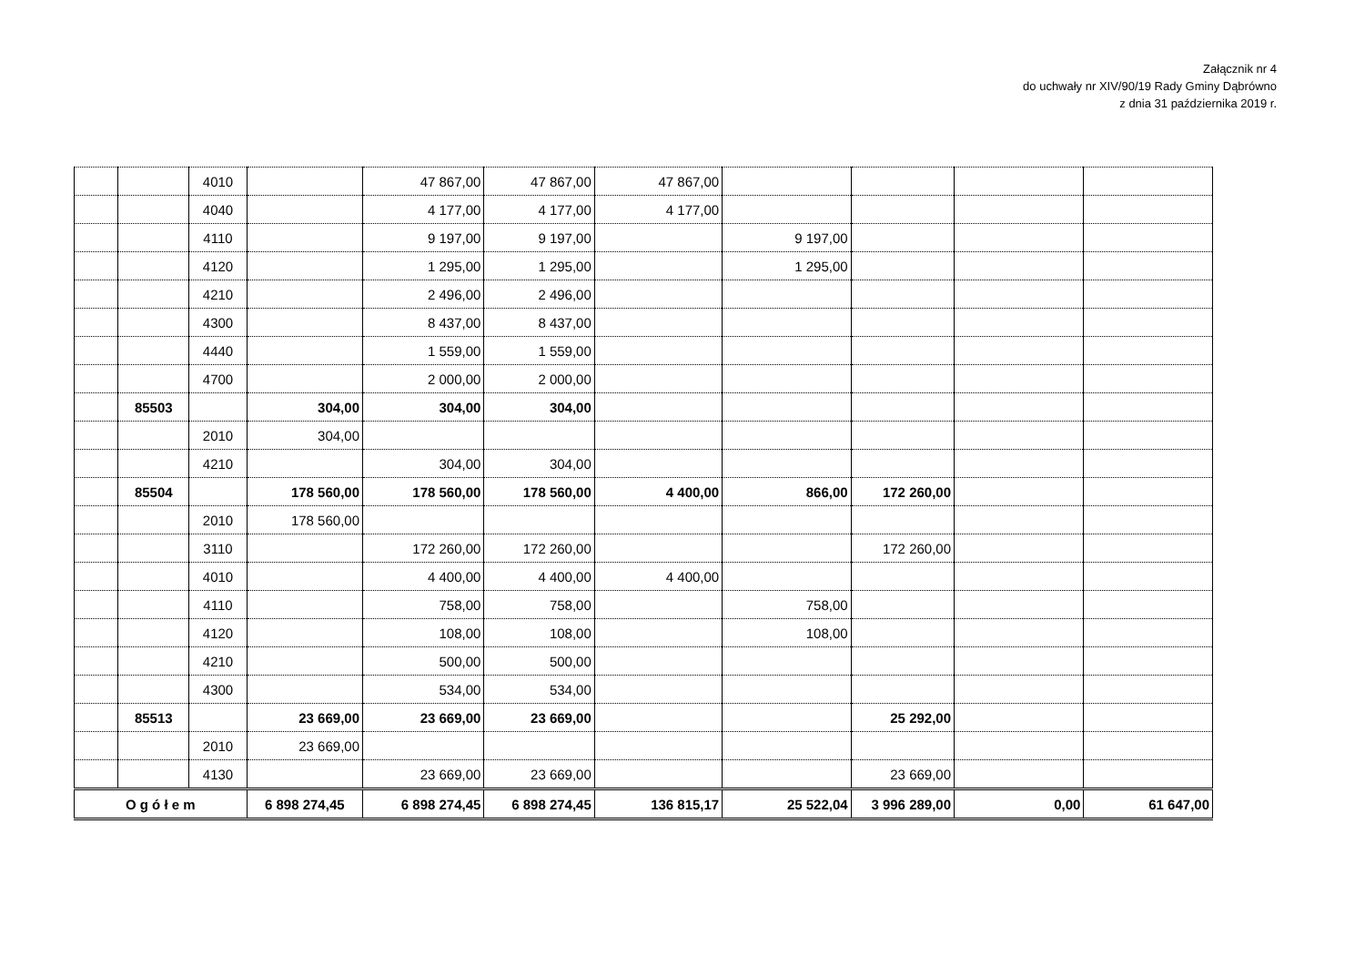Załącznik nr 4
do uchwały nr XIV/90/19 Rady Gminy Dąbrówno
z dnia 31 października 2019 r.
| | | 4010 | | 47 867,00 | 47 867,00 | 47 867,00 | | | | |
| | | 4040 | | 4 177,00 | 4 177,00 | 4 177,00 | | | | |
| | | 4110 | | 9 197,00 | 9 197,00 | | 9 197,00 | | | |
| | | 4120 | | 1 295,00 | 1 295,00 | | 1 295,00 | | | |
| | | 4210 | | 2 496,00 | 2 496,00 | | | | | |
| | | 4300 | | 8 437,00 | 8 437,00 | | | | | |
| | | 4440 | | 1 559,00 | 1 559,00 | | | | | |
| | | 4700 | | 2 000,00 | 2 000,00 | | | | | |
| | 85503 | | 304,00 | 304,00 | 304,00 | | | | | |
| | | 2010 | 304,00 | | | | | | | |
| | | 4210 | | 304,00 | 304,00 | | | | | |
| | 85504 | | 178 560,00 | 178 560,00 | 178 560,00 | 4 400,00 | 866,00 | 172 260,00 | | |
| | | 2010 | 178 560,00 | | | | | | | |
| | | 3110 | | 172 260,00 | 172 260,00 | | | 172 260,00 | | |
| | | 4010 | | 4 400,00 | 4 400,00 | 4 400,00 | | | | |
| | | 4110 | | 758,00 | 758,00 | | 758,00 | | | |
| | | 4120 | | 108,00 | 108,00 | | 108,00 | | | |
| | | 4210 | | 500,00 | 500,00 | | | | | |
| | | 4300 | | 534,00 | 534,00 | | | | | |
| | 85513 | | 23 669,00 | 23 669,00 | 23 669,00 | | | 25 292,00 | | |
| | | 2010 | 23 669,00 | | | | | | | |
| | | 4130 | | 23 669,00 | 23 669,00 | | | 23 669,00 | | |
| O g ó ł e m | | | 6 898 274,45 | 6 898 274,45 | 6 898 274,45 | 136 815,17 | 25 522,04 | 3 996 289,00 | 0,00 | 61 647,00 |